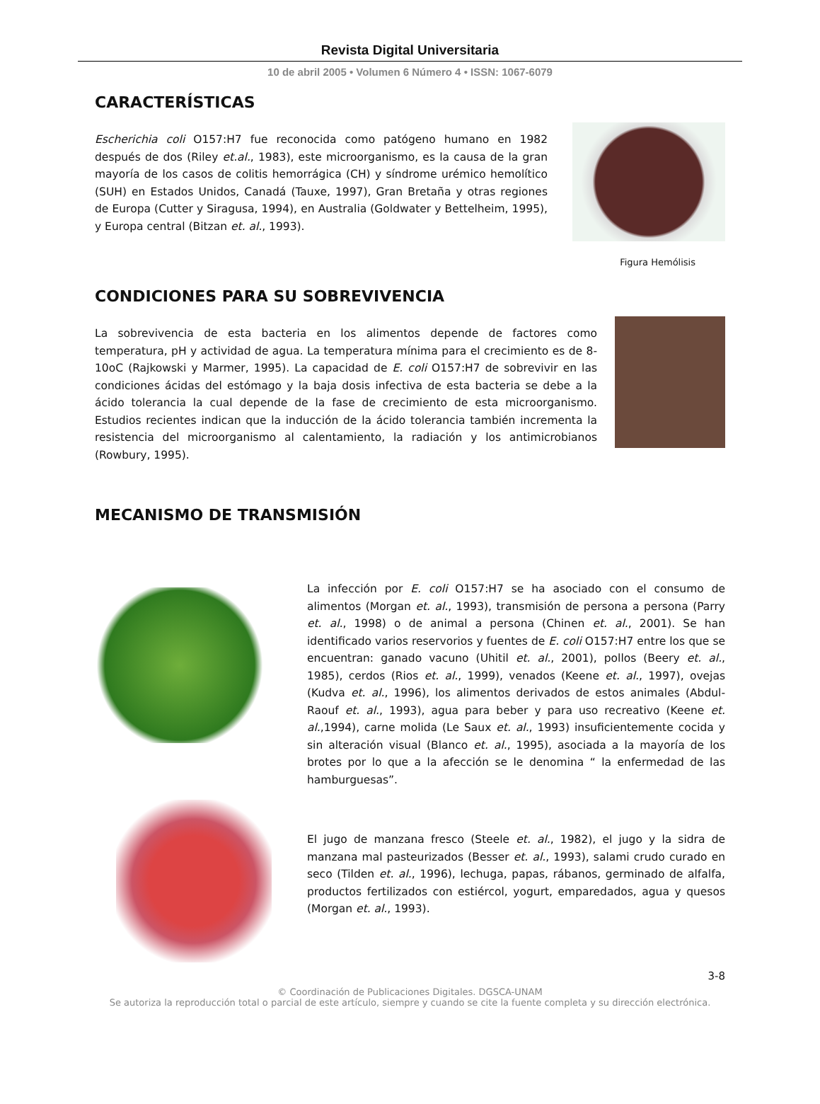Revista Digital Universitaria
10 de abril 2005 • Volumen 6 Número 4 • ISSN: 1067-6079
CARACTERÍSTICAS
Escherichia coli O157:H7 fue reconocida como patógeno humano en 1982 después de dos (Riley et.al., 1983), este microorganismo, es la causa de la gran mayoría de los casos de colitis hemorrágica (CH) y síndrome urémico hemolítico (SUH) en Estados Unidos, Canadá (Tauxe, 1997), Gran Bretaña y otras regiones de Europa (Cutter y Siragusa, 1994), en Australia (Goldwater y Bettelheim, 1995), y Europa central (Bitzan et. al., 1993).
Figura Hemólisis
CONDICIONES PARA SU SOBREVIVENCIA
La sobrevivencia de esta bacteria en los alimentos depende de factores como temperatura, pH y actividad de agua. La temperatura mínima para el crecimiento es de 8-10oC (Rajkowski y Marmer, 1995). La capacidad de E. coli O157:H7 de sobrevivir en las condiciones ácidas del estómago y la baja dosis infectiva de esta bacteria se debe a la ácido tolerancia la cual depende de la fase de crecimiento de esta microorganismo. Estudios recientes indican que la inducción de la ácido tolerancia también incrementa la resistencia del microorganismo al calentamiento, la radiación y los antimicrobianos (Rowbury, 1995).
MECANISMO DE TRANSMISIÓN
La infección por E. coli O157:H7 se ha asociado con el consumo de alimentos (Morgan et. al., 1993), transmisión de persona a persona (Parry et. al., 1998) o de animal a persona (Chinen et. al., 2001). Se han identificado varios reservorios y fuentes de E. coli O157:H7 entre los que se encuentran: ganado vacuno (Uhitil et. al., 2001), pollos (Beery et. al., 1985), cerdos (Rios et. al., 1999), venados (Keene et. al., 1997), ovejas (Kudva et. al., 1996), los alimentos derivados de estos animales (Abdul-Raouf et. al., 1993), agua para beber y para uso recreativo (Keene et. al.,1994), carne molida (Le Saux et. al., 1993) insuficientemente cocida y sin alteración visual (Blanco et. al., 1995), asociada a la mayoría de los brotes por lo que a la afección se le denomina “ la enfermedad de las hamburguesas”.
El jugo de manzana fresco (Steele et. al., 1982), el jugo y la sidra de manzana mal pasteurizados (Besser et. al., 1993), salami crudo curado en seco (Tilden et. al., 1996), lechuga, papas, rábanos, germinado de alfalfa, productos fertilizados con estiércol, yogurt, emparedados, agua y quesos (Morgan et. al., 1993).
3-8
© Coordinación de Publicaciones Digitales. DGSCA-UNAM
Se autoriza la reproducción total o parcial de este artículo, siempre y cuando se cite la fuente completa y su dirección electrónica.